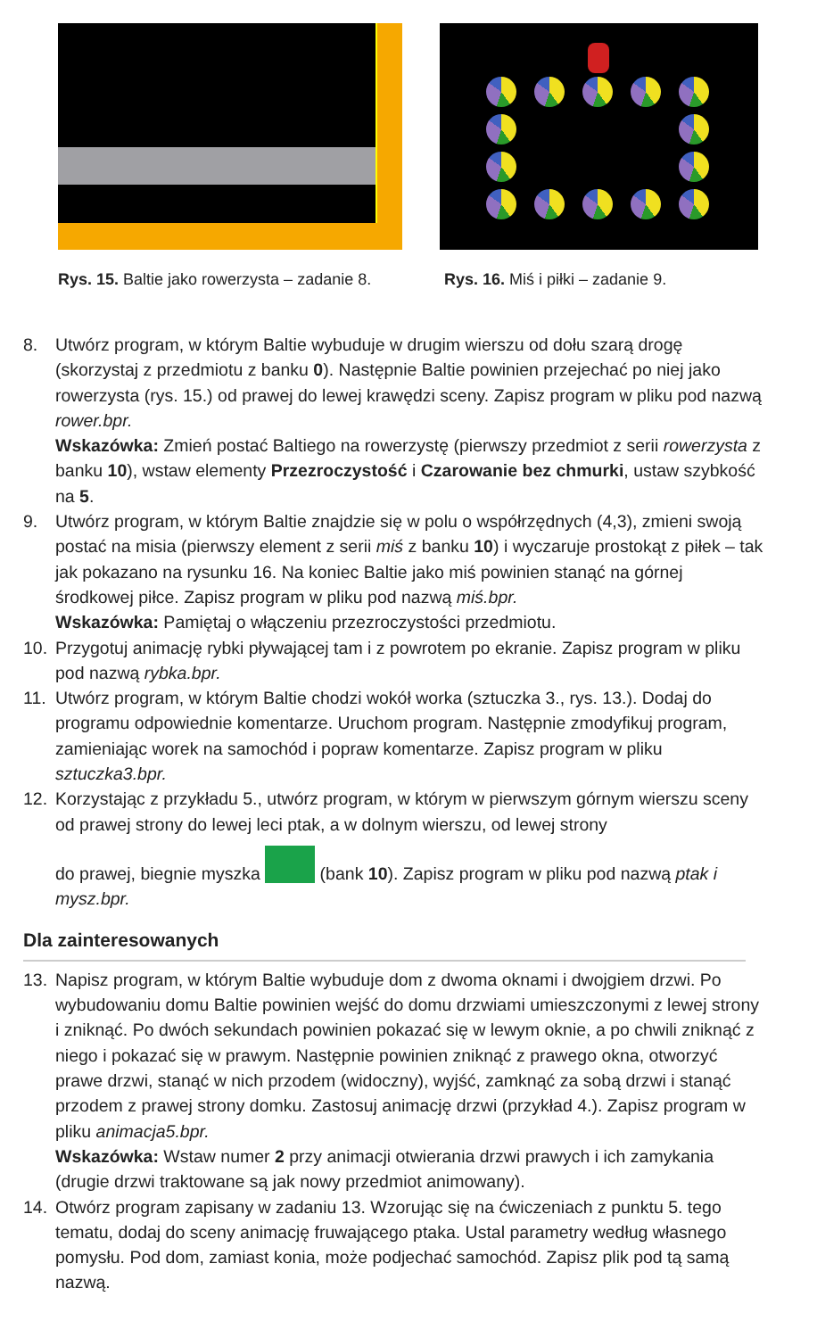Rys. 15. Baltie jako rowerzysta – zadanie 8. Rys. 16. Miś i piłki – zadanie 9.
8. Utwórz program, w którym Baltie wybuduje w drugim wierszu od dołu szarą drogę (skorzystaj z przedmiotu z banku 0). Następnie Baltie powinien przejechać po niej jako rowerzysta (rys. 15.) od prawej do lewej krawędzi sceny. Zapisz program w pliku pod nazwą rower.bpr.
Wskazówka: Zmień postać Baltiego na rowerzystę (pierwszy przedmiot z serii rowerzysta z banku 10), wstaw elementy Przezroczystość i Czarowanie bez chmurki, ustaw szybkość na 5.
9. Utwórz program, w którym Baltie znajdzie się w polu o współrzędnych (4,3), zmieni swoją postać na misia (pierwszy element z serii miś z banku 10) i wyczaruje prostokąt z piłek – tak jak pokazano na rysunku 16. Na koniec Baltie jako miś powinien stanąć na górnej środkowej piłce. Zapisz program w pliku pod nazwą miś.bpr.
Wskazówka: Pamiętaj o włączeniu przezroczystości przedmiotu.
10. Przygotuj animację rybki pływającej tam i z powrotem po ekranie. Zapisz program w pliku pod nazwą rybka.bpr.
11. Utwórz program, w którym Baltie chodzi wokół worka (sztuczka 3., rys. 13.). Dodaj do programu odpowiednie komentarze. Uruchom program. Następnie zmodyfikuj program, zamieniając worek na samochód i popraw komentarze. Zapisz program w pliku sztuczka3.bpr.
12. Korzystając z przykładu 5., utwórz program, w którym w pierwszym górnym wierszu sceny od prawej strony do lewej leci ptak, a w dolnym wierszu, od lewej strony
do prawej, biegnie myszka (bank 10). Zapisz program w pliku pod nazwą ptak i mysz.bpr.
Dla zainteresowanych
13. Napisz program, w którym Baltie wybuduje dom z dwoma oknami i dwojgiem drzwi. Po wybudowaniu domu Baltie powinien wejść do domu drzwiami umieszczonymi z lewej strony i zniknąć. Po dwóch sekundach powinien pokazać się w lewym oknie, a po chwili zniknąć z niego i pokazać się w prawym. Następnie powinien zniknąć z prawego okna, otworzyć prawe drzwi, stanąć w nich przodem (widoczny), wyjść, zamknąć za sobą drzwi i stanąć przodem z prawej strony domku. Zastosuj animację drzwi (przykład 4.). Zapisz program w pliku animacja5.bpr.
Wskazówka: Wstaw numer 2 przy animacji otwierania drzwi prawych i ich zamykania (drugie drzwi traktowane są jak nowy przedmiot animowany).
14. Otwórz program zapisany w zadaniu 13. Wzorując się na ćwiczeniach z punktu 5. tego tematu, dodaj do sceny animację fruwającego ptaka. Ustal parametry według własnego pomysłu. Pod dom, zamiast konia, może podjechać samochód. Zapisz plik pod tą samą nazwą.